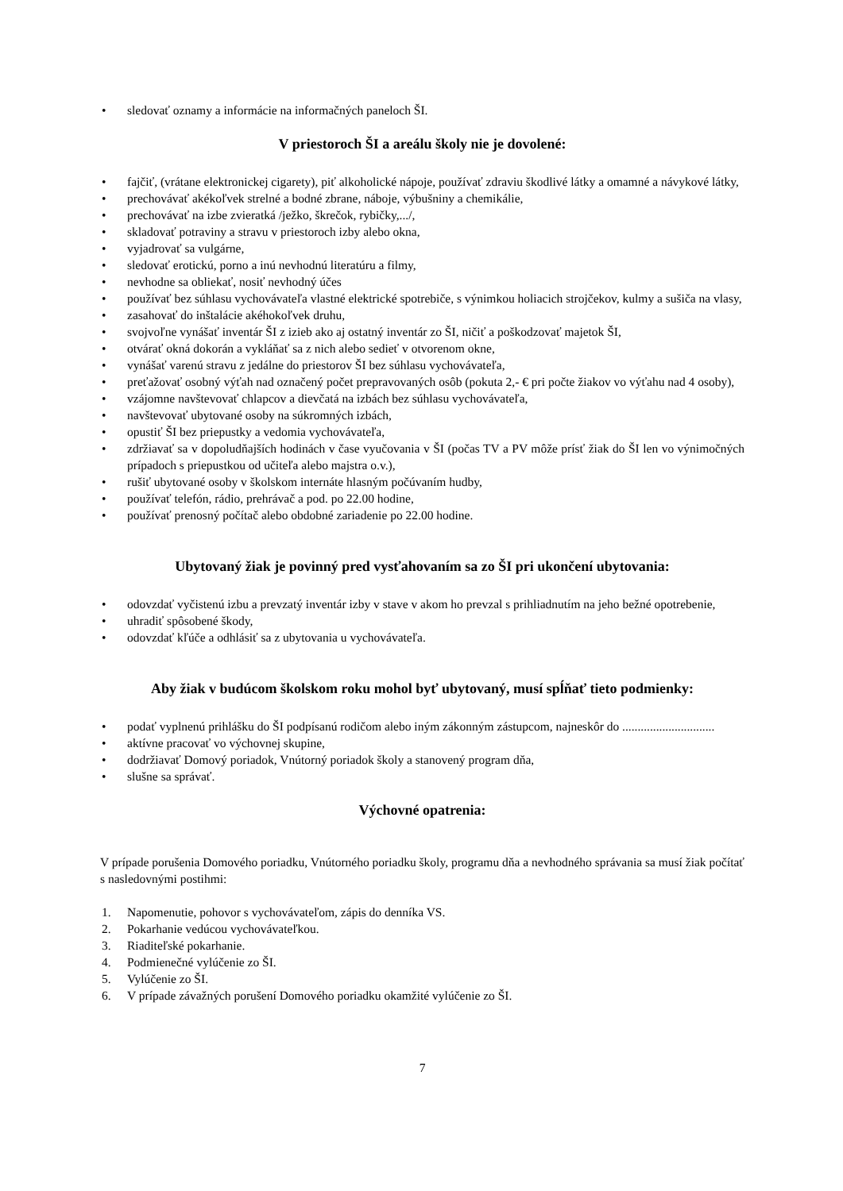• sledovať oznamy a informácie na informačných paneloch ŠI.
V priestoroch ŠI a areálu školy nie je dovolené:
• fajčiť, (vrátane elektronickej cigarety), piť alkoholické nápoje, používať zdraviu škodlivé látky a omamné a návykové látky,
• prechovávať akékoľvek strelné a bodné zbrane, náboje, výbušniny a chemikálie,
• prechovávať na izbe zvieratká /ježko, škrečok, rybičky,.../,
• skladovať potraviny a stravu v priestoroch izby alebo okna,
• vyjadrovať sa vulgárne,
• sledovať erotickú, porno a inú nevhodnú literatúru a filmy,
• nevhodne sa obliekať, nosiť nevhodný účes
• používať bez súhlasu vychovávateľa vlastné elektrické spotrebiče, s výnimkou holiacich strojčekov, kulmy a sušiča na vlasy,
• zasahovať do inštalácie akéhokoľvek druhu,
• svojvoľne vynášať inventár ŠI z izieb ako aj ostatný inventár zo ŠI, ničiť a poškodzovať majetok ŠI,
• otvárať okná dokorán a vykláňať sa z nich alebo sedieť v otvorenom okne,
• vynášať varenú stravu z jedálne do priestorov ŠI bez súhlasu vychovávateľa,
• preťažovať osobný výťah nad označený počet prepravovaných osôb (pokuta 2,- € pri počte žiakov vo výťahu nad 4 osoby),
• vzájomne navštevovať chlapcov a dievčatá na izbách bez súhlasu vychovávateľa,
• navštevovať ubytované osoby na súkromných izbách,
• opustiť ŠI bez priepustky a vedomia vychovávateľa,
• zdržiavať sa v dopoludňajších hodinách v čase vyučovania v ŠI (počas TV a PV môže prísť žiak do ŠI len vo výnimočných prípadoch s priepustkou od učiteľa alebo majstra o.v.),
• rušiť ubytované osoby v školskom internáte hlasným počúvaním hudby,
• používať telefón, rádio, prehrávač a pod. po 22.00 hodine,
• používať prenosný počítač alebo obdobné zariadenie po 22.00 hodine.
Ubytovaný žiak je povinný pred vysťahovaním sa zo ŠI pri ukončení ubytovania:
• odovzdať vyčistenú izbu a prevzatý inventár izby v stave v akom ho prevzal s prihliadnutím na jeho bežné opotrebenie,
• uhradiť spôsobené škody,
• odovzdať kľúče a odhlásiť sa z ubytovania u vychovávateľa.
Aby žiak v budúcom školskom roku mohol byť ubytovaný, musí spĺňať tieto podmienky:
• podať vyplnenú prihlášku do ŠI podpísanú rodičom alebo iným zákonným zástupcom, najneskôr do ..............................
• aktívne pracovať vo výchovnej skupine,
• dodržiavať Domový poriadok, Vnútorný poriadok školy a stanovený program dňa,
• slušne sa správať.
Výchovné opatrenia:
V prípade porušenia Domového poriadku, Vnútorného poriadku školy, programu dňa a nevhodného správania sa musí žiak počítať s nasledovnými postihmi:
1. Napomenutie, pohovor s vychovávateľom, zápis do denníka VS.
2. Pokarhanie vedúcou vychovávateľkou.
3. Riaditeľské pokarhanie.
4. Podmienečné vylúčenie zo ŠI.
5. Vylúčenie zo ŠI.
6. V prípade závažných porušení Domového poriadku okamžité vylúčenie zo ŠI.
7